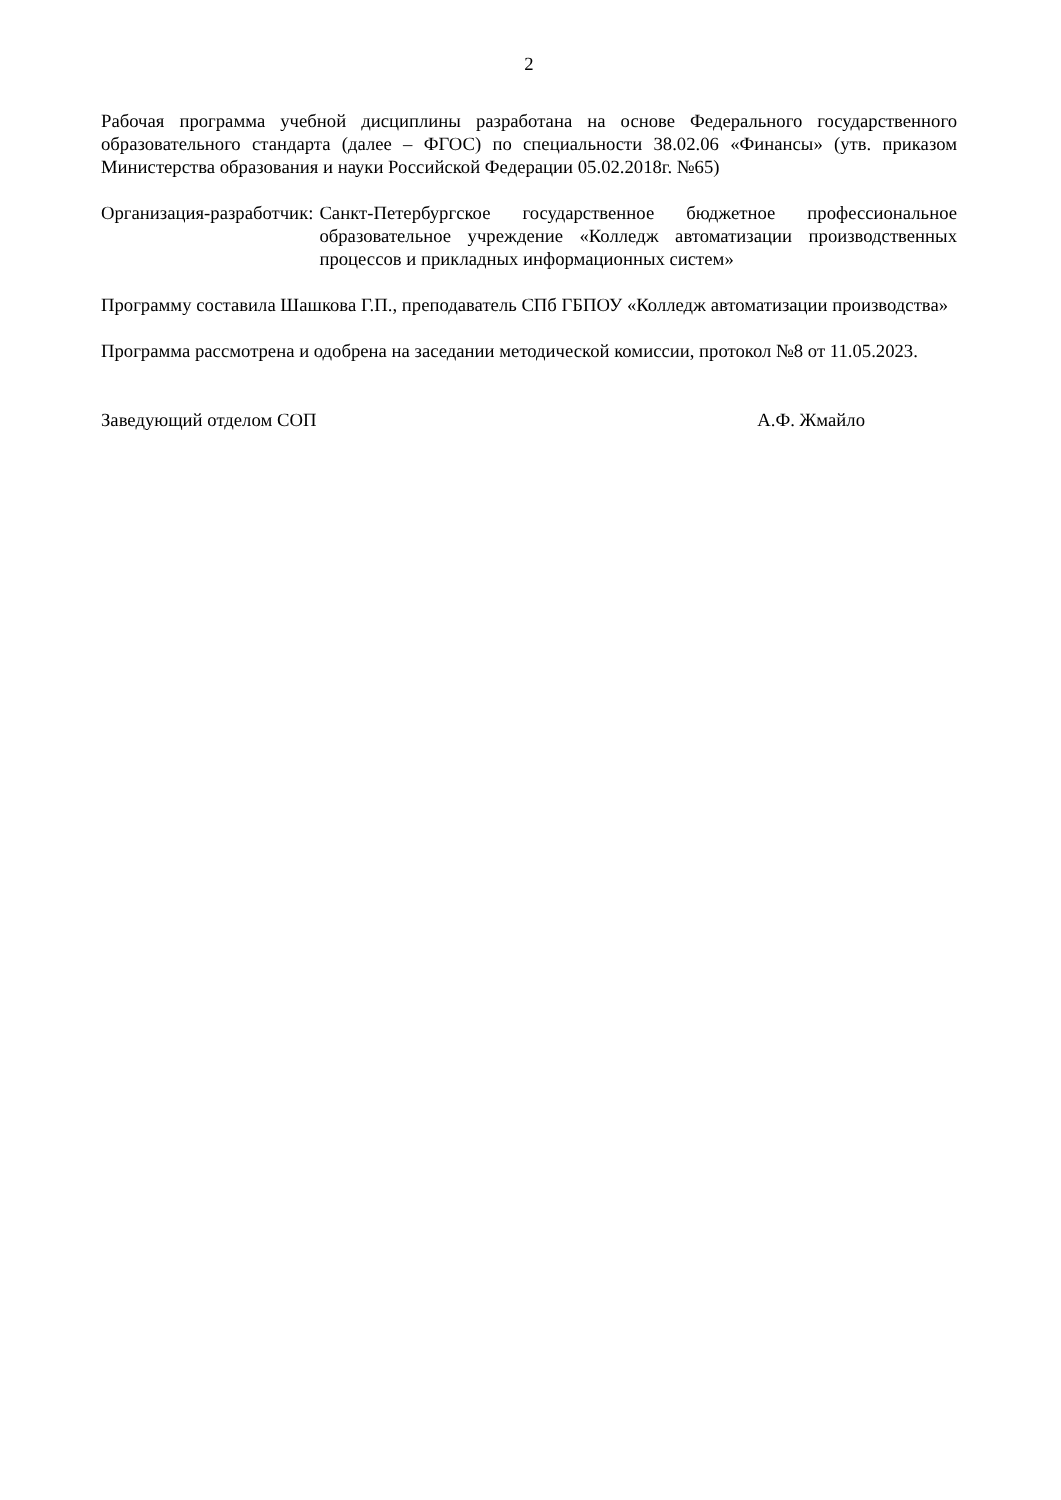2
Рабочая программа учебной дисциплины разработана на основе Федерального государственного образовательного стандарта (далее – ФГОС) по специальности 38.02.06 «Финансы» (утв. приказом Министерства образования и науки Российской Федерации 05.02.2018г. №65)
Организация-разработчик: Санкт-Петербургское государственное бюджетное профессиональное образовательное учреждение «Колледж автоматизации производственных процессов и прикладных информационных систем»
Программу составила Шашкова Г.П., преподаватель СПб ГБПОУ «Колледж автоматизации производства»
Программа рассмотрена и одобрена на заседании методической комиссии, протокол №8 от 11.05.2023.
Заведующий отделом СОП А.Ф. Жмайло